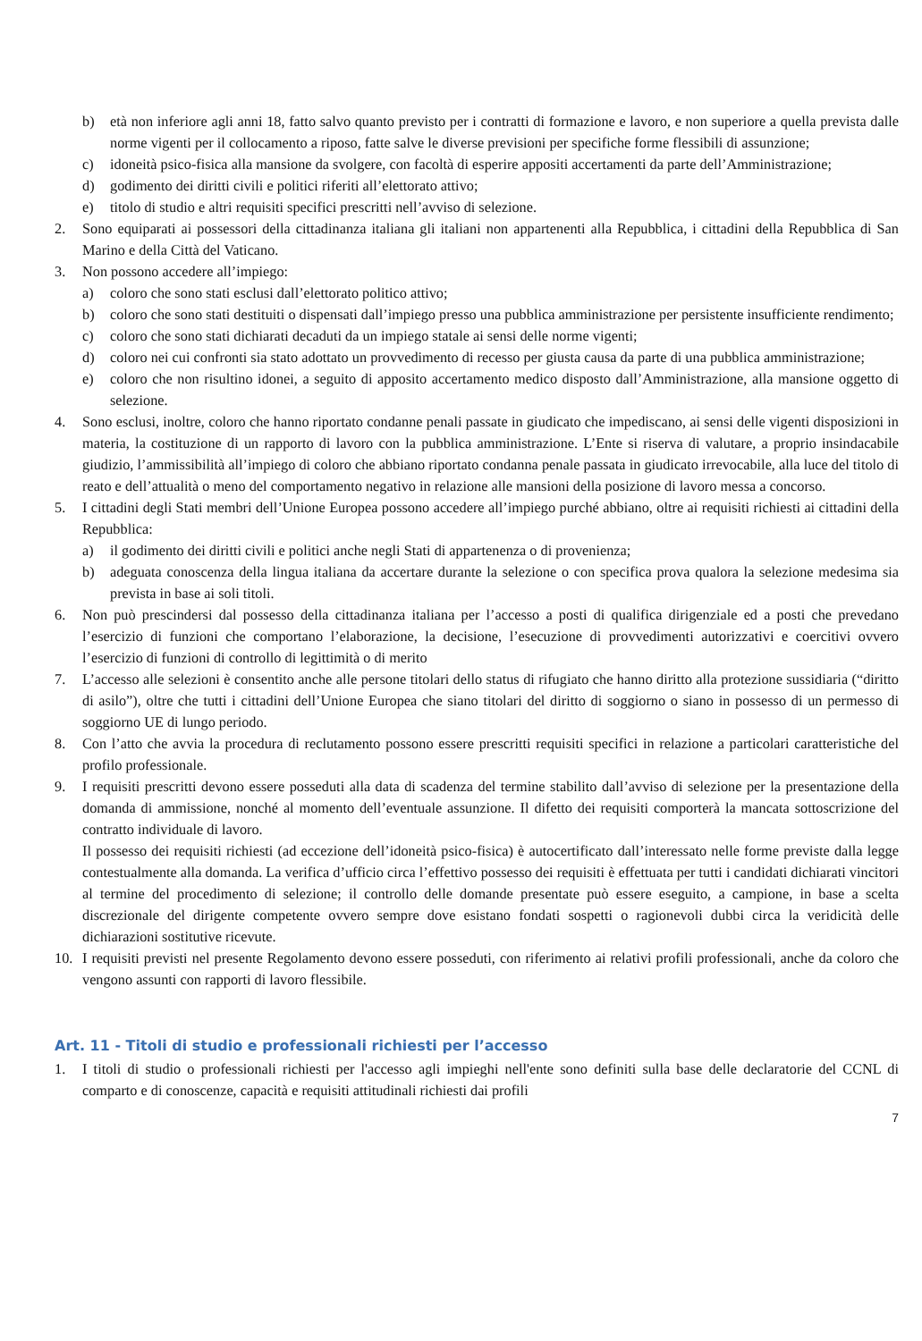b) età non inferiore agli anni 18, fatto salvo quanto previsto per i contratti di formazione e lavoro, e non superiore a quella prevista dalle norme vigenti per il collocamento a riposo, fatte salve le diverse previsioni per specifiche forme flessibili di assunzione;
c) idoneità psico-fisica alla mansione da svolgere, con facoltà di esperire appositi accertamenti da parte dell’Amministrazione;
d) godimento dei diritti civili e politici riferiti all’elettorato attivo;
e) titolo di studio e altri requisiti specifici prescritti nell’avviso di selezione.
2. Sono equiparati ai possessori della cittadinanza italiana gli italiani non appartenenti alla Repubblica, i cittadini della Repubblica di San Marino e della Città del Vaticano.
3. Non possono accedere all’impiego:
a) coloro che sono stati esclusi dall’elettorato politico attivo;
b) coloro che sono stati destituiti o dispensati dall’impiego presso una pubblica amministrazione per persistente insufficiente rendimento;
c) coloro che sono stati dichiarati decaduti da un impiego statale ai sensi delle norme vigenti;
d) coloro nei cui confronti sia stato adottato un provvedimento di recesso per giusta causa da parte di una pubblica amministrazione;
e) coloro che non risultino idonei, a seguito di apposito accertamento medico disposto dall’Amministrazione, alla mansione oggetto di selezione.
4. Sono esclusi, inoltre, coloro che hanno riportato condanne penali passate in giudicato che impediscano, ai sensi delle vigenti disposizioni in materia, la costituzione di un rapporto di lavoro con la pubblica amministrazione. L’Ente si riserva di valutare, a proprio insindacabile giudizio, l’ammissibilità all’impiego di coloro che abbiano riportato condanna penale passata in giudicato irrevocabile, alla luce del titolo di reato e dell’attualità o meno del comportamento negativo in relazione alle mansioni della posizione di lavoro messa a concorso.
5. I cittadini degli Stati membri dell’Unione Europea possono accedere all’impiego purché abbiano, oltre ai requisiti richiesti ai cittadini della Repubblica:
a) il godimento dei diritti civili e politici anche negli Stati di appartenenza o di provenienza;
b) adeguata conoscenza della lingua italiana da accertare durante la selezione o con specifica prova qualora la selezione medesima sia prevista in base ai soli titoli.
6. Non può prescindersi dal possesso della cittadinanza italiana per l’accesso a posti di qualifica dirigenziale ed a posti che prevedano l’esercizio di funzioni che comportano l’elaborazione, la decisione, l’esecuzione di provvedimenti autorizzativi e coercitivi ovvero l’esercizio di funzioni di controllo di legittimità o di merito
7. L’accesso alle selezioni è consentito anche alle persone titolari dello status di rifugiato che hanno diritto alla protezione sussidiaria (“diritto di asilo”), oltre che tutti i cittadini dell’Unione Europea che siano titolari del diritto di soggiorno o siano in possesso di un permesso di soggiorno UE di lungo periodo.
8. Con l’atto che avvia la procedura di reclutamento possono essere prescritti requisiti specifici in relazione a particolari caratteristiche del profilo professionale.
9. I requisiti prescritti devono essere posseduti alla data di scadenza del termine stabilito dall’avviso di selezione per la presentazione della domanda di ammissione, nonché al momento dell’eventuale assunzione. Il difetto dei requisiti comporterà la mancata sottoscrizione del contratto individuale di lavoro.
Il possesso dei requisiti richiesti (ad eccezione dell’idoneità psico-fisica) è autocertificato dall’interessato nelle forme previste dalla legge contestualmente alla domanda. La verifica d’ufficio circa l’effettivo possesso dei requisiti è effettuata per tutti i candidati dichiarati vincitori al termine del procedimento di selezione; il controllo delle domande presentate può essere eseguito, a campione, in base a scelta discrezionale del dirigente competente ovvero sempre dove esistano fondati sospetti o ragionevoli dubbi circa la veridicità delle dichiarazioni sostitutive ricevute.
10. I requisiti previsti nel presente Regolamento devono essere posseduti, con riferimento ai relativi profili professionali, anche da coloro che vengono assunti con rapporti di lavoro flessibile.
Art. 11 - Titoli di studio e professionali richiesti per l’accesso
1. I titoli di studio o professionali richiesti per l'accesso agli impieghi nell'ente sono definiti sulla base delle declaratorie del CCNL di comparto e di conoscenze, capacità e requisiti attitudinali richiesti dai profili
7